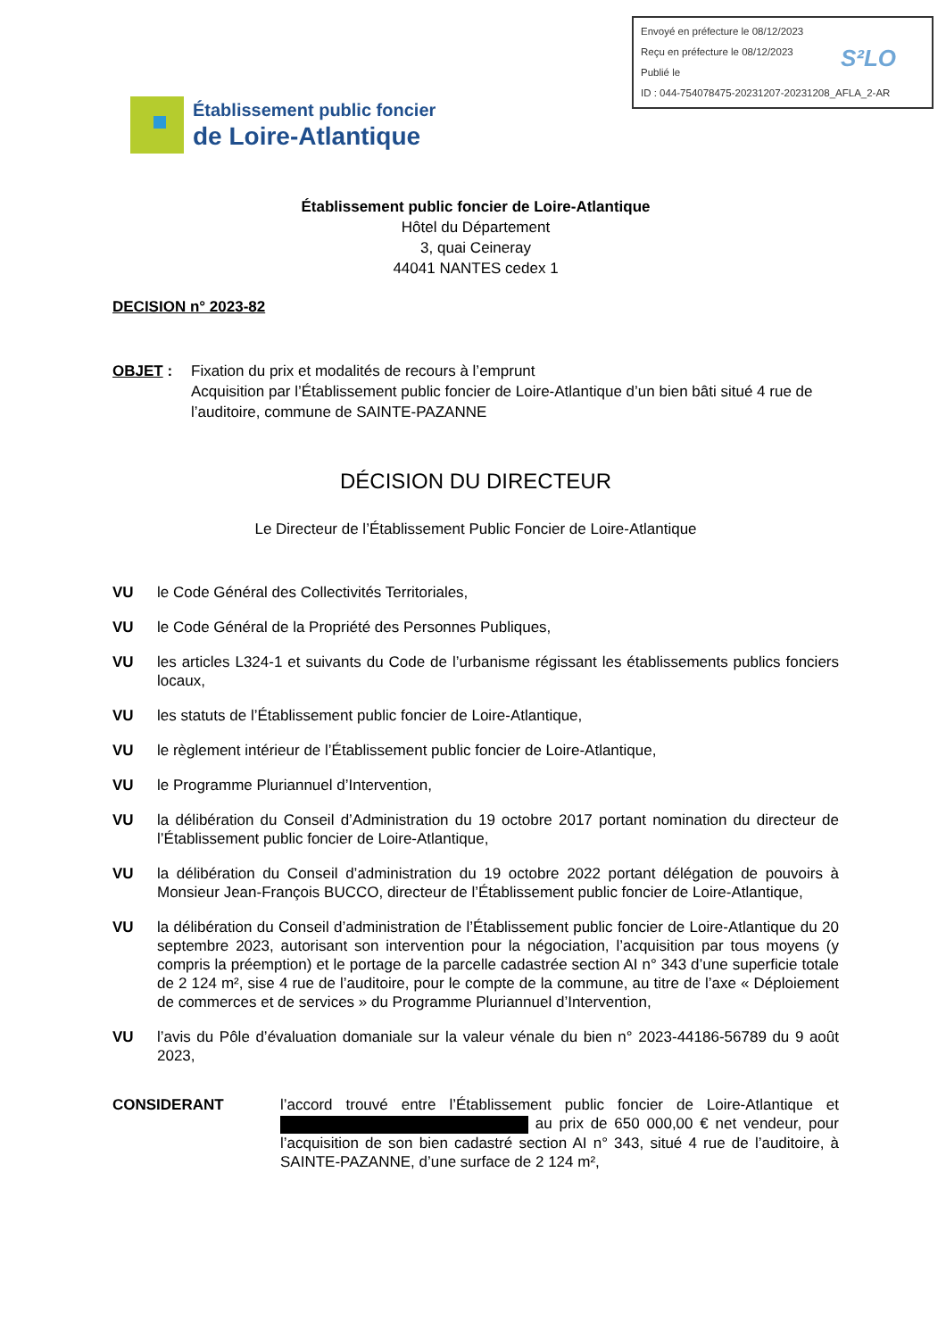Envoyé en préfecture le 08/12/2023
Reçu en préfecture le 08/12/2023
Publié le
ID : 044-754078475-20231207-20231208_AFLA_2-AR
S²LO
Établissement public foncier
de Loire-Atlantique
Établissement public foncier de Loire-Atlantique
Hôtel du Département
3, quai Ceineray
44041 NANTES cedex 1
DECISION n° 2023-82
OBJET : Fixation du prix et modalités de recours à l’emprunt
Acquisition par l’Établissement public foncier de Loire-Atlantique d’un bien bâti situé 4 rue de l’auditoire, commune de SAINTE-PAZANNE
DÉCISION DU DIRECTEUR
Le Directeur de l’Établissement Public Foncier de Loire-Atlantique
VU le Code Général des Collectivités Territoriales,
VU le Code Général de la Propriété des Personnes Publiques,
VU les articles L324-1 et suivants du Code de l’urbanisme régissant les établissements publics fonciers locaux,
VU les statuts de l’Établissement public foncier de Loire-Atlantique,
VU le règlement intérieur de l’Établissement public foncier de Loire-Atlantique,
VU le Programme Pluriannuel d’Intervention,
VU la délibération du Conseil d’Administration du 19 octobre 2017 portant nomination du directeur de l’Établissement public foncier de Loire-Atlantique,
VU la délibération du Conseil d’administration du 19 octobre 2022 portant délégation de pouvoirs à Monsieur Jean-François BUCCO, directeur de l’Établissement public foncier de Loire-Atlantique,
VU la délibération du Conseil d’administration de l’Établissement public foncier de Loire-Atlantique du 20 septembre 2023, autorisant son intervention pour la négociation, l’acquisition par tous moyens (y compris la préemption) et le portage de la parcelle cadastrée section AI n° 343 d’une superficie totale de 2 124 m², sise 4 rue de l’auditoire, pour le compte de la commune, au titre de l’axe « Déploiement de commerces et de services » du Programme Pluriannuel d’Intervention,
VU l’avis du Pôle d’évaluation domaniale sur la valeur vénale du bien n° 2023-44186-56789 du 9 août 2023,
CONSIDERANT l’accord trouvé entre l’Établissement public foncier de Loire-Atlantique et au prix de 650 000,00 € net vendeur, pour l’acquisition de son bien cadastré section AI n° 343, situé 4 rue de l’auditoire, à SAINTE-PAZANNE, d’une surface de 2 124 m²,